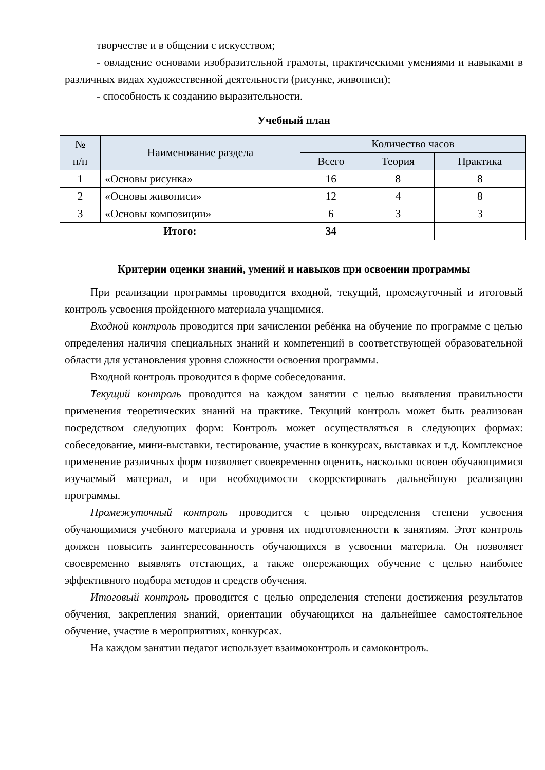творчестве и в общении с искусством;
- овладение основами изобразительной грамоты, практическими умениями и навыками в различных видах художественной деятельности (рисунке, живописи);
- способность к созданию выразительности.
Учебный план
| № п/п | Наименование раздела | Количество часов | | |
| --- | --- | --- | --- | --- |
| | | Всего | Теория | Практика |
| 1 | «Основы рисунка» | 16 | 8 | 8 |
| 2 | «Основы живописи» | 12 | 4 | 8 |
| 3 | «Основы композиции» | 6 | 3 | 3 |
| Итого: | | 34 | | |
Критерии оценки знаний, умений и навыков при освоении программы
При реализации программы проводится входной, текущий, промежуточный и итоговый контроль усвоения пройденного материала учащимися.
Входной контроль проводится при зачислении ребёнка на обучение по программе с целью определения наличия специальных знаний и компетенций в соответствующей образовательной области для установления уровня сложности освоения программы.
Входной контроль проводится в форме собеседования.
Текущий контроль проводится на каждом занятии с целью выявления правильности применения теоретических знаний на практике. Текущий контроль может быть реализован посредством следующих форм: Контроль может осуществляться в следующих формах: собеседование, мини-выставки, тестирование, участие в конкурсах, выставках и т.д. Комплексное применение различных форм позволяет своевременно оценить, насколько освоен обучающимися изучаемый материал, и при необходимости скорректировать дальнейшую реализацию программы.
Промежуточный контроль проводится с целью определения степени усвоения обучающимися учебного материала и уровня их подготовленности к занятиям. Этот контроль должен повысить заинтересованность обучающихся в усвоении материла. Он позволяет своевременно выявлять отстающих, а также опережающих обучение с целью наиболее эффективного подбора методов и средств обучения.
Итоговый контроль проводится с целью определения степени достижения результатов обучения, закрепления знаний, ориентации обучающихся на дальнейшее самостоятельное обучение, участие в мероприятиях, конкурсах.
На каждом занятии педагог использует взаимоконтроль и самоконтроль.